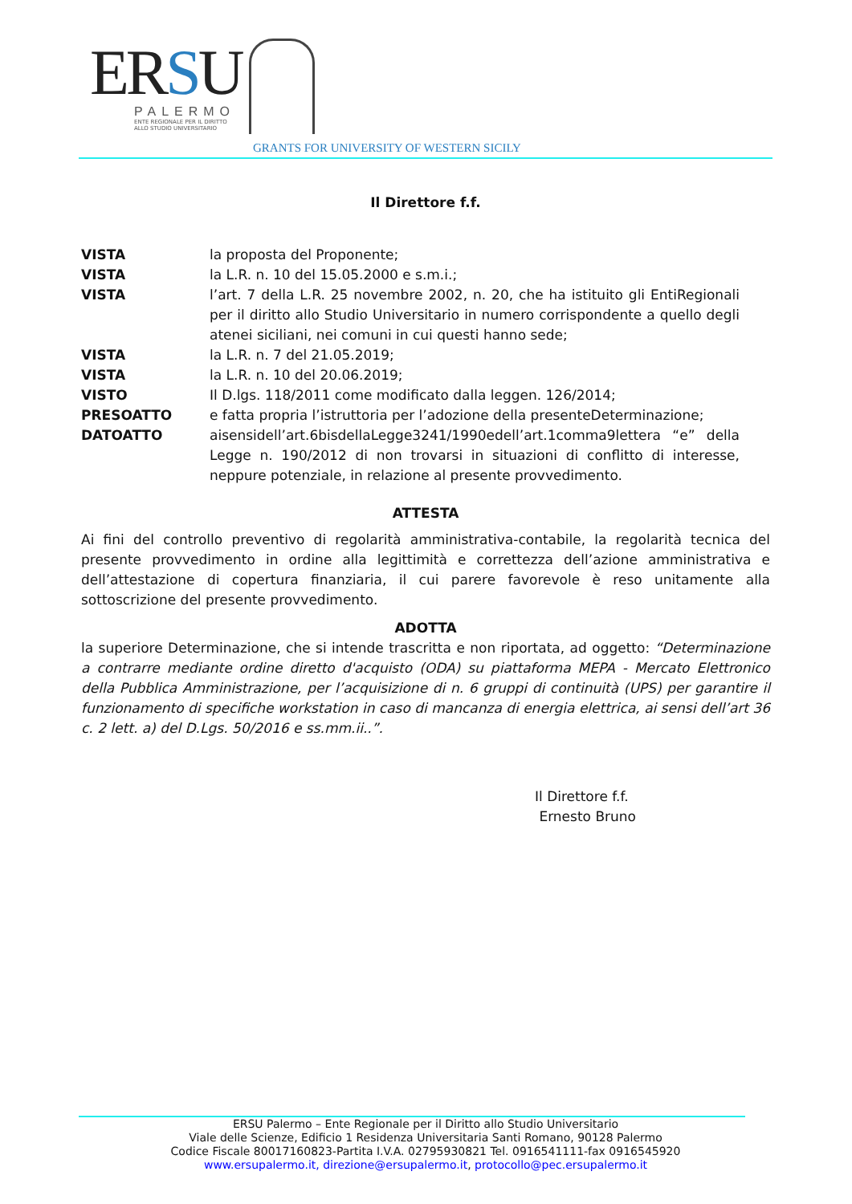ERSU
PALERMO
ENTE REGIONALE PER IL DIRITTO
ALLO STUDIO UNIVERSITARIO
GRANTS FOR UNIVERSITY OF WESTERN SICILY
Il Direttore f.f.
VISTA la proposta del Proponente;
VISTA la L.R. n. 10 del 15.05.2000 e s.m.i.;
VISTA l’art. 7 della L.R. 25 novembre 2002, n. 20, che ha istituito gli EntiRegionali per il diritto allo Studio Universitario in numero corrispondente a quello degli atenei siciliani, nei comuni in cui questi hanno sede;
VISTA la L.R. n. 7 del 21.05.2019;
VISTA la L.R. n. 10 del 20.06.2019;
VISTO Il D.lgs. 118/2011 come modificato dalla leggen. 126/2014;
PRESOATTO e fatta propria l’istruttoria per l’adozione della presenteDeterminazione;
DATOATTO aisensidell’art.6bisdellaLegge3241/1990edell’art.1comma9lettera “e” della Legge n. 190/2012 di non trovarsi in situazioni di conflitto di interesse, neppure potenziale, in relazione al presente provvedimento.
ATTESTA
Ai fini del controllo preventivo di regolarità amministrativa-contabile, la regolarità tecnica del presente provvedimento in ordine alla legittimità e correttezza dell’azione amministrativa e dell’attestazione di copertura finanziaria, il cui parere favorevole è reso unitamente alla sottoscrizione del presente provvedimento.
ADOTTA
la superiore Determinazione, che si intende trascritta e non riportata, ad oggetto: “Determinazione a contrarre mediante ordine diretto d'acquisto (ODA) su piattaforma MEPA - Mercato Elettronico della Pubblica Amministrazione, per l’acquisizione di n. 6 gruppi di continuità (UPS) per garantire il funzionamento di specifiche workstation in caso di mancanza di energia elettrica, ai sensi dell’art 36 c. 2 lett. a) del D.Lgs. 50/2016 e ss.mm.ii..”.
Il Direttore f.f.
Ernesto Bruno
ERSU Palermo – Ente Regionale per il Diritto allo Studio Universitario
Viale delle Scienze, Edificio 1 Residenza Universitaria Santi Romano, 90128 Palermo
Codice Fiscale 80017160823-Partita I.V.A. 02795930821 Tel. 0916541111-fax 0916545920
www.ersupalermo.it, direzione@ersupalermo.it, protocollo@pec.ersupalermo.it